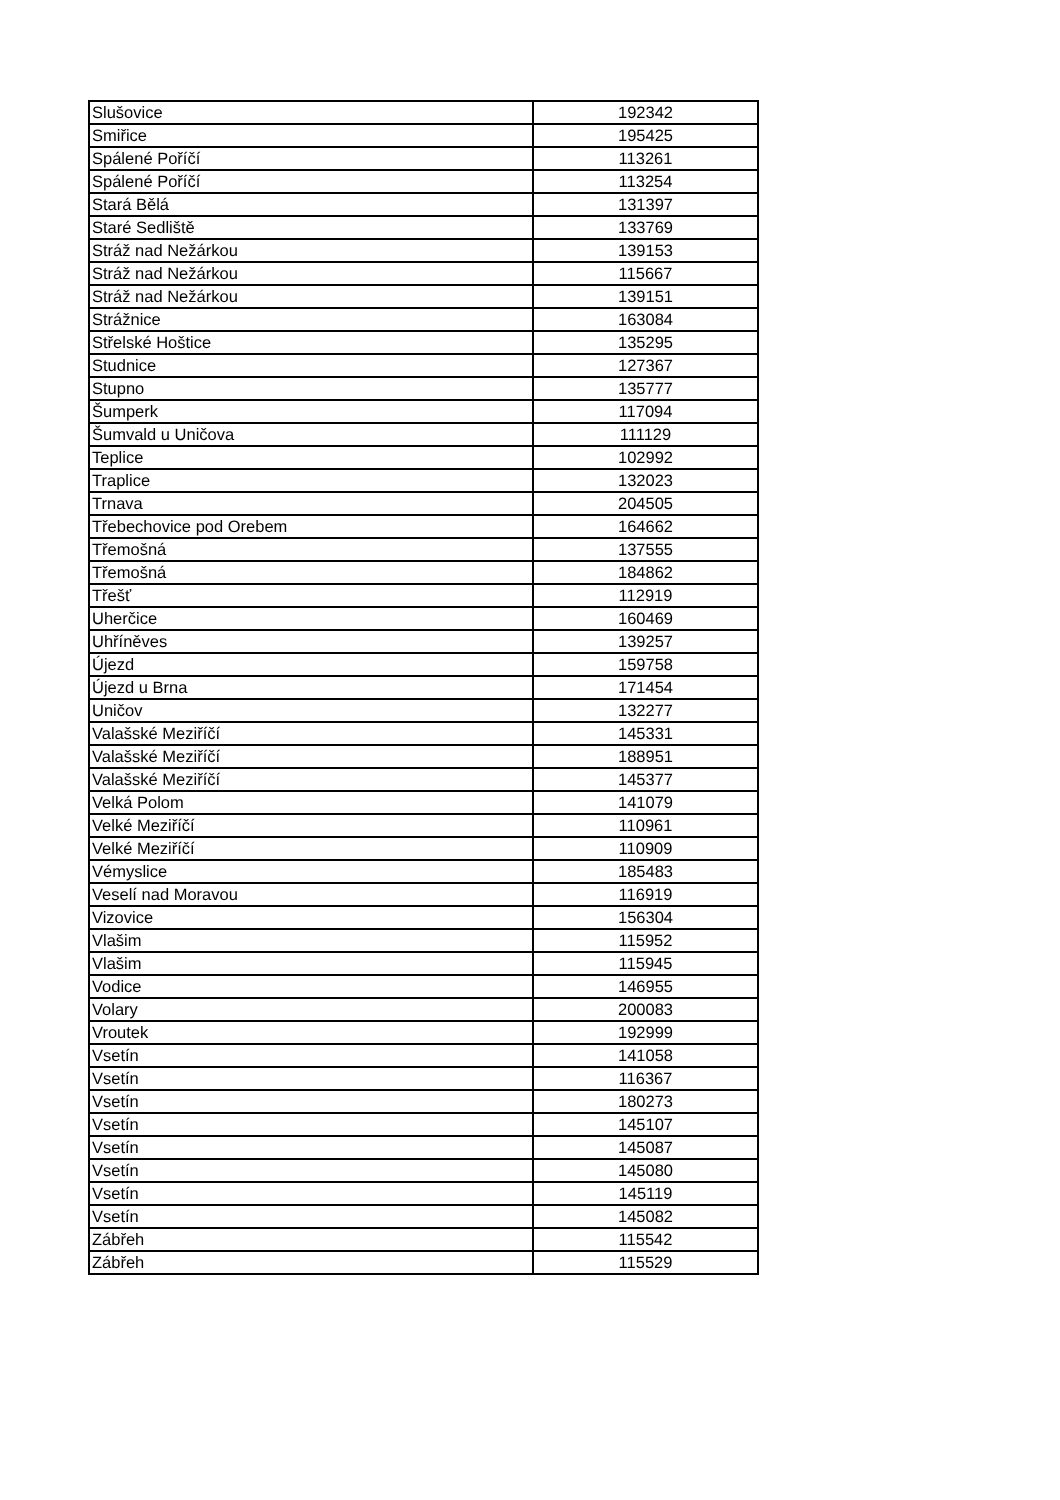| Slušovice | 192342 |
| Smiřice | 195425 |
| Spálené Poříčí | 113261 |
| Spálené Poříčí | 113254 |
| Stará Bělá | 131397 |
| Staré Sedliště | 133769 |
| Stráž nad Nežárkou | 139153 |
| Stráž nad Nežárkou | 115667 |
| Stráž nad Nežárkou | 139151 |
| Strážnice | 163084 |
| Střelské Hoštice | 135295 |
| Studnice | 127367 |
| Stupno | 135777 |
| Šumperk | 117094 |
| Šumvald u Uničova | 111129 |
| Teplice | 102992 |
| Traplice | 132023 |
| Trnava | 204505 |
| Třebechovice pod Orebem | 164662 |
| Třemošná | 137555 |
| Třemošná | 184862 |
| Třešť | 112919 |
| Uherčice | 160469 |
| Uhříněves | 139257 |
| Újezd | 159758 |
| Újezd u Brna | 171454 |
| Uničov | 132277 |
| Valašské Meziříčí | 145331 |
| Valašské Meziříčí | 188951 |
| Valašské Meziříčí | 145377 |
| Velká Polom | 141079 |
| Velké Meziříčí | 110961 |
| Velké Meziříčí | 110909 |
| Vémyslice | 185483 |
| Veselí nad Moravou | 116919 |
| Vizovice | 156304 |
| Vlašim | 115952 |
| Vlašim | 115945 |
| Vodice | 146955 |
| Volary | 200083 |
| Vroutek | 192999 |
| Vsetín | 141058 |
| Vsetín | 116367 |
| Vsetín | 180273 |
| Vsetín | 145107 |
| Vsetín | 145087 |
| Vsetín | 145080 |
| Vsetín | 145119 |
| Vsetín | 145082 |
| Zábřeh | 115542 |
| Zábřeh | 115529 |